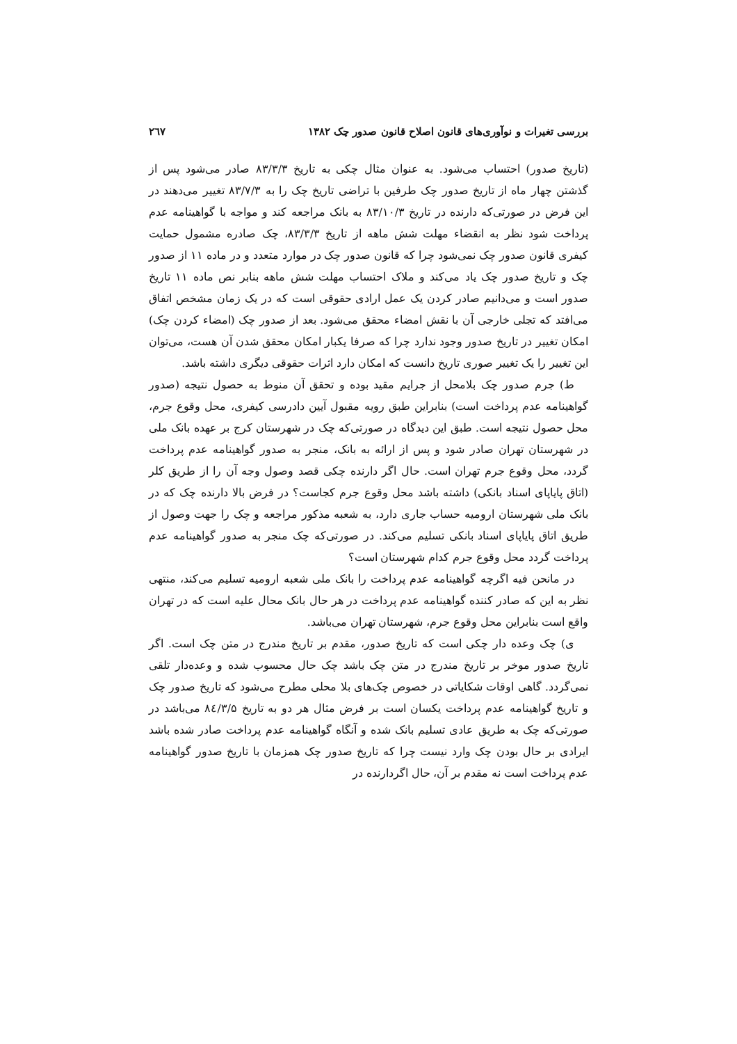بررسی تغیرات و نوآوری‌های قانون اصلاح قانون صدور چک ۱۳۸۲ ۲٦۷
(تاریخ صدور) احتساب می‌شود. به عنوان مثال چکی به تاریخ ۸۳/۳/۳ صادر می‌شود پس از گذشتن چهار ماه از تاریخ صدور چک طرفین با تراضی تاریخ چک را به ۸۳/۷/۳ تغییر می‌دهند در این فرض در صورتی‌که دارنده در تاریخ ۸۳/۱۰/۳ به بانک مراجعه کند و مواجه با گواهینامه عدم پرداخت شود نظر به انقضاء مهلت شش ماهه از تاریخ ۸۳/۳/۳، چک صادره مشمول حمایت کیفری قانون صدور چک نمی‌شود چرا که قانون صدور چک در موارد متعدد و در ماده ۱۱ از صدور چک و تاریخ صدور چک یاد می‌کند و ملاک احتساب مهلت شش ماهه بنابر نص ماده ۱۱ تاریخ صدور است و می‌دانیم صادر کردن یک عمل ارادی حقوقی است که در یک زمان مشخص اتفاق می‌افتد که تجلی خارجی آن با نقش امضاء محقق می‌شود. بعد از صدور چک (امضاء کردن چک) امکان تغییر در تاریخ صدور وجود ندارد چرا که صرفا یکبار امکان محقق شدن آن هست، می‌توان این تغییر را یک تغییر صوری تاریخ دانست که امکان دارد اثرات حقوقی دیگری داشته باشد.
ط) جرم صدور چک بلامحل از جرایم مقید بوده و تحقق آن منوط به حصول نتیجه (صدور گواهینامه عدم پرداخت است) بنابراین طبق رویه مقبول آیین دادرسی کیفری، محل وقوع جرم، محل حصول نتیجه است. طبق این دیدگاه در صورتی‌که چک در شهرستان کرج بر عهده بانک ملی در شهرستان تهران صادر شود و پس از ارائه به بانک، منجر به صدور گواهینامه عدم پرداخت گردد، محل وقوع جرم تهران است. حال اگر دارنده چکی قصد وصول وجه آن را از طریق کلر (اتاق پایاپای اسناد بانکی) داشته باشد محل وقوع جرم کجاست؟ در فرض بالا دارنده چک که در بانک ملی شهرستان ارومیه حساب جاری دارد، به شعبه مذکور مراجعه و چک را جهت وصول از طریق اتاق پایاپای اسناد بانکی تسلیم می‌کند. در صورتی‌که چک منجر به صدور گواهینامه عدم پرداخت گردد محل وقوع جرم کدام شهرستان است؟
در مانحن فیه اگرچه گواهینامه عدم پرداخت را بانک ملی شعبه ارومیه تسلیم می‌کند، منتهی نظر به این که صادر کننده گواهینامه عدم پرداخت در هر حال بانک محال علیه است که در تهران واقع است بنابراین محل وقوع جرم، شهرستان تهران می‌باشد.
ی) چک وعده دار چکی است که تاریخ صدور، مقدم بر تاریخ مندرج در متن چک است. اگر تاریخ صدور موخر بر تاریخ مندرج در متن چک باشد چک حال محسوب شده و وعده‌دار تلقی نمی‌گردد. گاهی اوقات شکایاتی در خصوص چک‌های بلا محلی مطرح می‌شود که تاریخ صدور چک و تاریخ گواهینامه عدم پرداخت یکسان است بر فرض مثال هر دو به تاریخ ۸٤/۳/۵ می‌باشد در صورتی‌که چک به طریق عادی تسلیم بانک شده و آنگاه گواهینامه عدم پرداخت صادر شده باشد ایرادی بر حال بودن چک وارد نیست چرا که تاریخ صدور چک همزمان با تاریخ صدور گواهینامه عدم پرداخت است نه مقدم بر آن، حال اگردارنده در